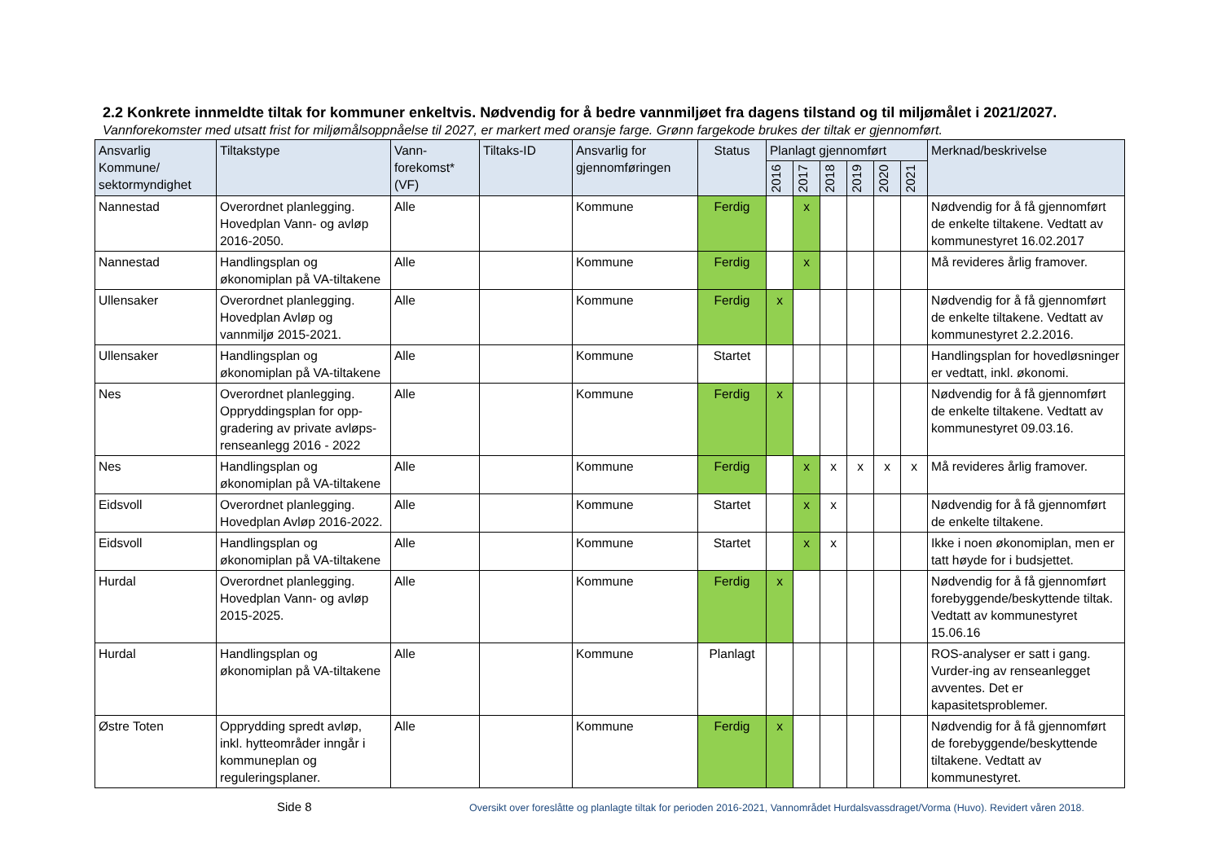2.2 Konkrete innmeldte tiltak for kommuner enkeltvis. Nødvendig for å bedre vannmiljøet fra dagens tilstand og til miljømålet i 2021/2027.
Vannforekomster med utsatt frist for miljømålsoppnåelse til 2027, er markert med oransje farge. Grønn fargekode brukes der tiltak er gjennomført.
| Ansvarlig Kommune/ sektormyndighet | Tiltakstype | Vann-forekomst* (VF) | Tiltaks-ID | Ansvarlig for gjennomføringen | Status | Planlagt gjennomført | | | | | | Merknad/beskrivelse |
| --- | --- | --- | --- | --- | --- | --- | --- | --- | --- | --- | --- | --- |
| | | | | | | 2016 | 2017 | 2018 | 2019 | 2020 | 2021 | |
| Nannestad | Overordnet planlegging. Hovedplan Vann- og avløp 2016-2050. | Alle | | Kommune | Ferdig | | x | | | | | Nødvendig for å få gjennomført de enkelte tiltakene. Vedtatt av kommunestyret 16.02.2017 |
| Nannestad | Handlingsplan og økonomiplan på VA-tiltakene | Alle | | Kommune | Ferdig | | x | | | | | Må revideres årlig framover. |
| Ullensaker | Overordnet planlegging. Hovedplan Avløp og vannmiljø 2015-2021. | Alle | | Kommune | Ferdig | x | | | | | | Nødvendig for å få gjennomført de enkelte tiltakene. Vedtatt av kommunestyret 2.2.2016. |
| Ullensaker | Handlingsplan og økonomiplan på VA-tiltakene | Alle | | Kommune | Startet | | | | | | | Handlingsplan for hovedløsninger er vedtatt, inkl. økonomi. |
| Nes | Overordnet planlegging. Oppryddingsplan for opp-gradering av private avløps-renseanlegg 2016 - 2022 | Alle | | Kommune | Ferdig | x | | | | | | Nødvendig for å få gjennomført de enkelte tiltakene. Vedtatt av kommunestyret 09.03.16. |
| Nes | Handlingsplan og økonomiplan på VA-tiltakene | Alle | | Kommune | Ferdig | | x | x | x | x | x | Må revideres årlig framover. |
| Eidsvoll | Overordnet planlegging. Hovedplan Avløp 2016-2022. | Alle | | Kommune | Startet | | x | x | | | | Nødvendig for å få gjennomført de enkelte tiltakene. |
| Eidsvoll | Handlingsplan og økonomiplan på VA-tiltakene | Alle | | Kommune | Startet | | x | x | | | | Ikke i noen økonomiplan, men er tatt høyde for i budsjettet. |
| Hurdal | Overordnet planlegging. Hovedplan Vann- og avløp 2015-2025. | Alle | | Kommune | Ferdig | x | | | | | | Nødvendig for å få gjennomført forebyggende/beskyttende tiltak. Vedtatt av kommunestyret 15.06.16 |
| Hurdal | Handlingsplan og økonomiplan på VA-tiltakene | Alle | | Kommune | Planlagt | | | | | | | ROS-analyser er satt i gang. Vurder-ing av renseanlegget avventes. Det er kapasitetsproblemer. |
| Østre Toten | Opprydding spredt avløp, inkl. hytteområder inngår i kommuneplan og reguleringsplaner. | Alle | | Kommune | Ferdig | x | | | | | | Nødvendig for å få gjennomført de forebyggende/beskyttende tiltakene. Vedtatt av kommunestyret. |
Side 8
Oversikt over foreslåtte og planlagte tiltak for perioden 2016-2021, Vannområdet Hurdalsvassdraget/Vorma (Huvo). Revidert våren 2018.